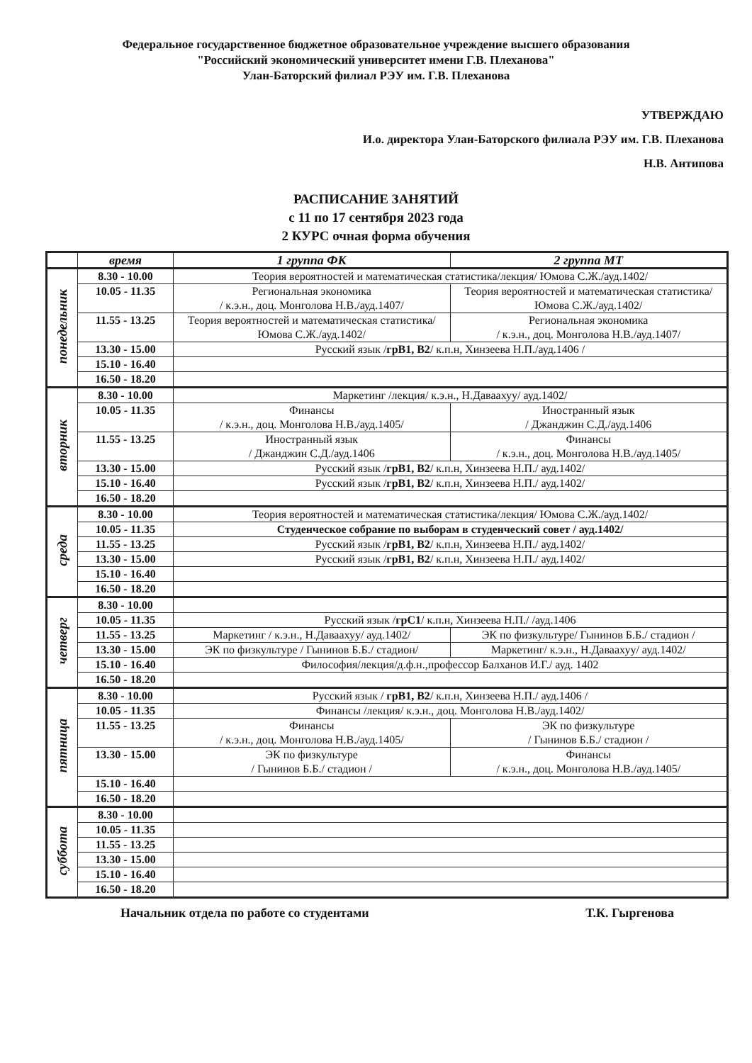Федеральное государственное бюджетное образовательное учреждение высшего образования
"Российский экономический университет имени Г.В. Плеханова"
Улан-Баторский филиал РЭУ им. Г.В. Плеханова
УТВЕРЖДАЮ
И.о. директора Улан-Баторского филиала РЭУ им. Г.В. Плеханова
Н.В. Антипова
РАСПИСАНИЕ ЗАНЯТИЙ
с 11 по 17 сентября 2023 года
2 КУРС очная форма обучения
| | время | 1 группа ФК | 2 группа МТ |
| --- | --- | --- | --- |
| понедельник | 8.30 - 10.00 | Теория вероятностей и математическая статистика/лекция/ Юмова С.Ж./ауд.1402/ | |
| | 10.05 - 11.35 | Региональная экономика / к.э.н., доц. Монголова Н.В./ауд.1407/ | Теория вероятностей и математическая статистика/ Юмова С.Ж./ауд.1402/ |
| | 11.55 - 13.25 | Теория вероятностей и математическая статистика/ Юмова С.Ж./ауд.1402/ | Региональная экономика / к.э.н., доц. Монголова Н.В./ауд.1407/ |
| | 13.30 - 15.00 | Русский язык / грВ1, В2 / к.п.н, Хинзеева Н.П./ауд.1406 / | |
| | 15.10 - 16.40 | | |
| | 16.50 - 18.20 | | |
| вторник | 8.30 - 10.00 | Маркетинг /лекция/ к.э.н., Н.Даваахуу/ ауд.1402/ | |
| | 10.05 - 11.35 | Финансы / к.э.н., доц. Монголова Н.В./ауд.1405/ | Иностранный язык / Джанджин С.Д./ауд.1406 |
| | 11.55 - 13.25 | Иностранный язык / Джанджин С.Д./ауд.1406 | Финансы / к.э.н., доц. Монголова Н.В./ауд.1405/ |
| | 13.30 - 15.00 | Русский язык / грВ1, В2 / к.п.н, Хинзеева Н.П./ ауд.1402/ | |
| | 15.10 - 16.40 | Русский язык / грВ1, В2 / к.п.н, Хинзеева Н.П./ ауд.1402/ | |
| | 16.50 - 18.20 | | |
| среда | 8.30 - 10.00 | Теория вероятностей и математическая статистика/лекция/ Юмова С.Ж./ауд.1402/ | |
| | 10.05 - 11.35 | Студенческое собрание по выборам в студенческий совет / ауд.1402/ | |
| | 11.55 - 13.25 | Русский язык / грВ1, В2 / к.п.н, Хинзеева Н.П./ ауд.1402/ | |
| | 13.30 - 15.00 | Русский язык / грВ1, В2 / к.п.н, Хинзеева Н.П./ ауд.1402/ | |
| | 15.10 - 16.40 | | |
| | 16.50 - 18.20 | | |
| четверг | 8.30 - 10.00 | | |
| | 10.05 - 11.35 | Русский язык / грС1 / к.п.н, Хинзеева Н.П./ /ауд.1406 | |
| | 11.55 - 13.25 | Маркетинг / к.э.н., Н.Даваахуу/ ауд.1402/ | ЭК по физкультуре/ Гынинов Б.Б./ стадион / |
| | 13.30 - 15.00 | ЭК по физкультуре / Гынинов Б.Б./ стадион/ | Маркетинг/ к.э.н., Н.Даваахуу/ ауд.1402/ |
| | 15.10 - 16.40 | Философия/лекция/д.ф.н.,профессор Балханов И.Г./ ауд. 1402 | |
| | 16.50 - 18.20 | | |
| пятница | 8.30 - 10.00 | Русский язык / грВ1, В2 / к.п.н, Хинзеева Н.П./ ауд.1406 / | |
| | 10.05 - 11.35 | Финансы /лекция/ к.э.н., доц. Монголова Н.В./ауд.1402/ | |
| | 11.55 - 13.25 | Финансы / к.э.н., доц. Монголова Н.В./ауд.1405/ | ЭК по физкультуре / Гынинов Б.Б./ стадион / |
| | 13.30 - 15.00 | ЭК по физкультуре / Гынинов Б.Б./ стадион / | Финансы / к.э.н., доц. Монголова Н.В./ауд.1405/ |
| | 15.10 - 16.40 | | |
| | 16.50 - 18.20 | | |
| суббота | 8.30 - 10.00 | | |
| | 10.05 - 11.35 | | |
| | 11.55 - 13.25 | | |
| | 13.30 - 15.00 | | |
| | 15.10 - 16.40 | | |
| | 16.50 - 18.20 | | |
Начальник отдела по работе со студентами Т.К. Гыргенова